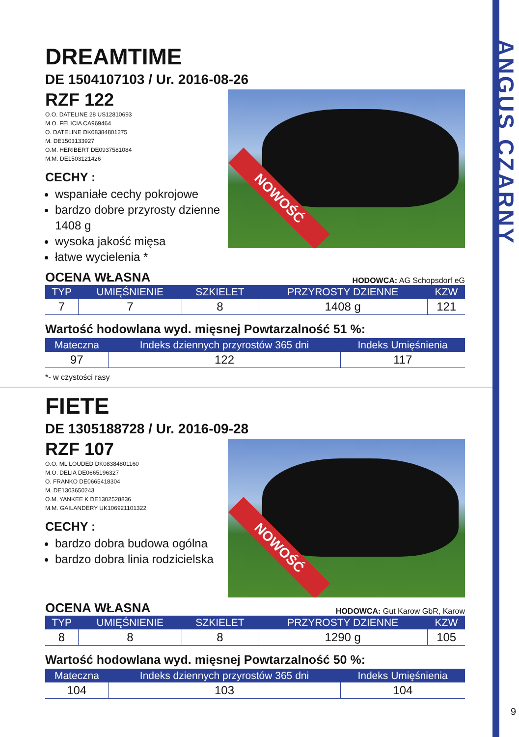ANGUS CZARNY
DREAMTIME
DE 1504107103 / Ur. 2016-08-26
RZF 122
O.O. DATELINE 28 US12810693
M.O. FELICIA CA969464
O. DATELINE DK08384801275
M. DE1503133927
O.M. HERIBERT DE0937581084
M.M. DE1503121426
CECHY :
wspaniałe cechy pokrojowe
bardzo dobre przyrosty dzienne 1408 g
wysoka jakość mięsa
łatwe wycielenia *
NOWOŚĆ
OCENA WŁASNA HODOWCA: AG Schopsdorf eG
| TYP | UMIĘŚNIENIE | SZKIELET | PRZYROSTY DZIENNE | KZW |
| --- | --- | --- | --- | --- |
| 7 | 7 | 8 | 1408 g | 121 |
Wartość hodowlana wyd. mięsnej Powtarzalność 51 %:
| Mateczna | Indeks dziennych przyrostów 365 dni | Indeks Umięśnienia |
| --- | --- | --- |
| 97 | 122 | 117 |
*- w czystości rasy
FIETE
DE 1305188728 / Ur. 2016-09-28
RZF 107
O.O. ML LOUDED DK08384801160
M.O. DELIA DE0665196327
O. FRANKO DE0665418304
M. DE1303650243
O.M. YANKEE K DE1302528836
M.M. GAILANDERY UK106921101322
CECHY :
bardzo dobra budowa ogólna
bardzo dobra linia rodzicielska
NOWOŚĆ
OCENA WŁASNA HODOWCA: Gut Karow GbR, Karow
| TYP | UMIĘŚNIENIE | SZKIELET | PRZYROSTY DZIENNE | KZW |
| --- | --- | --- | --- | --- |
| 8 | 8 | 8 | 1290 g | 105 |
Wartość hodowlana wyd. mięsnej Powtarzalność 50 %:
| Mateczna | Indeks dziennych przyrostów 365 dni | Indeks Umięśnienia |
| --- | --- | --- |
| 104 | 103 | 104 |
9